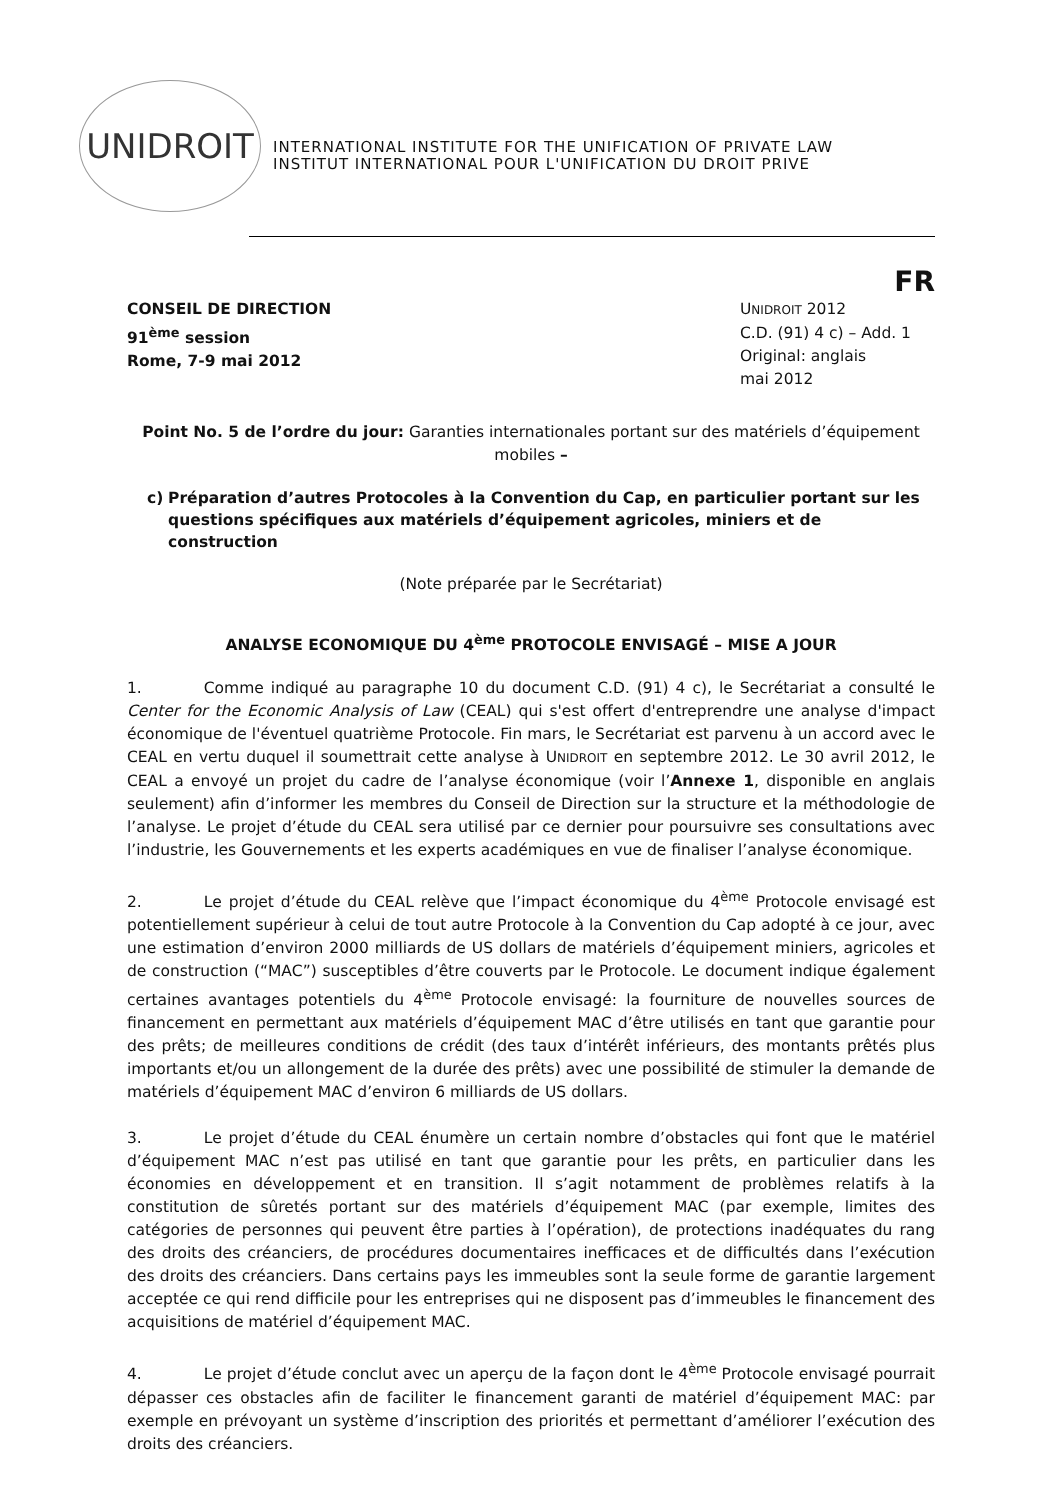UNIDROIT
INTERNATIONAL INSTITUTE FOR THE UNIFICATION OF PRIVATE LAW
INSTITUT INTERNATIONAL POUR L'UNIFICATION DU DROIT PRIVE
FR
CONSEIL DE DIRECTION
91<sup>ème</sup> session
Rome, 7-9 mai 2012
UNIDROIT 2012
C.D. (91) 4 c) – Add. 1
Original: anglais
mai 2012
Point No. 5 de l’ordre du jour: Garanties internationales portant sur des matériels d’équipement mobiles –
c) Préparation d’autres Protocoles à la Convention du Cap, en particulier portant sur les questions spécifiques aux matériels d’équipement agricoles, miniers et de construction
(Note préparée par le Secrétariat)
ANALYSE ECONOMIQUE DU 4<sup>ème</sup> PROTOCOLE ENVISAGÉ – MISE A JOUR
1. Comme indiqué au paragraphe 10 du document C.D. (91) 4 c), le Secrétariat a consulté le Center for the Economic Analysis of Law (CEAL) qui s'est offert d'entreprendre une analyse d'impact économique de l'éventuel quatrième Protocole. Fin mars, le Secrétariat est parvenu à un accord avec le CEAL en vertu duquel il soumettrait cette analyse à UNIDROIT en septembre 2012. Le 30 avril 2012, le CEAL a envoyé un projet du cadre de l’analyse économique (voir l’Annexe 1, disponible en anglais seulement) afin d’informer les membres du Conseil de Direction sur la structure et la méthodologie de l’analyse. Le projet d’étude du CEAL sera utilisé par ce dernier pour poursuivre ses consultations avec l’industrie, les Gouvernements et les experts académiques en vue de finaliser l’analyse économique.
2. Le projet d’étude du CEAL relève que l’impact économique du 4<sup>ème</sup> Protocole envisagé est potentiellement supérieur à celui de tout autre Protocole à la Convention du Cap adopté à ce jour, avec une estimation d’environ 2000 milliards de US dollars de matériels d’équipement miniers, agricoles et de construction (“MAC”) susceptibles d’être couverts par le Protocole. Le document indique également certaines avantages potentiels du 4<sup>ème</sup> Protocole envisagé: la fourniture de nouvelles sources de financement en permettant aux matériels d’équipement MAC d’être utilisés en tant que garantie pour des prêts; de meilleures conditions de crédit (des taux d’intérêt inférieurs, des montants prêtés plus importants et/ou un allongement de la durée des prêts) avec une possibilité de stimuler la demande de matériels d’équipement MAC d’environ 6 milliards de US dollars.
3. Le projet d’étude du CEAL énumère un certain nombre d’obstacles qui font que le matériel d’équipement MAC n’est pas utilisé en tant que garantie pour les prêts, en particulier dans les économies en développement et en transition. Il s’agit notamment de problèmes relatifs à la constitution de sûretés portant sur des matériels d’équipement MAC (par exemple, limites des catégories de personnes qui peuvent être parties à l’opération), de protections inadéquates du rang des droits des créanciers, de procédures documentaires inefficaces et de difficultés dans l’exécution des droits des créanciers. Dans certains pays les immeubles sont la seule forme de garantie largement acceptée ce qui rend difficile pour les entreprises qui ne disposent pas d’immeubles le financement des acquisitions de matériel d’équipement MAC.
4. Le projet d’étude conclut avec un aperçu de la façon dont le 4<sup>ème</sup> Protocole envisagé pourrait dépasser ces obstacles afin de faciliter le financement garanti de matériel d’équipement MAC: par exemple en prévoyant un système d’inscription des priorités et permettant d’améliorer l’exécution des droits des créanciers.